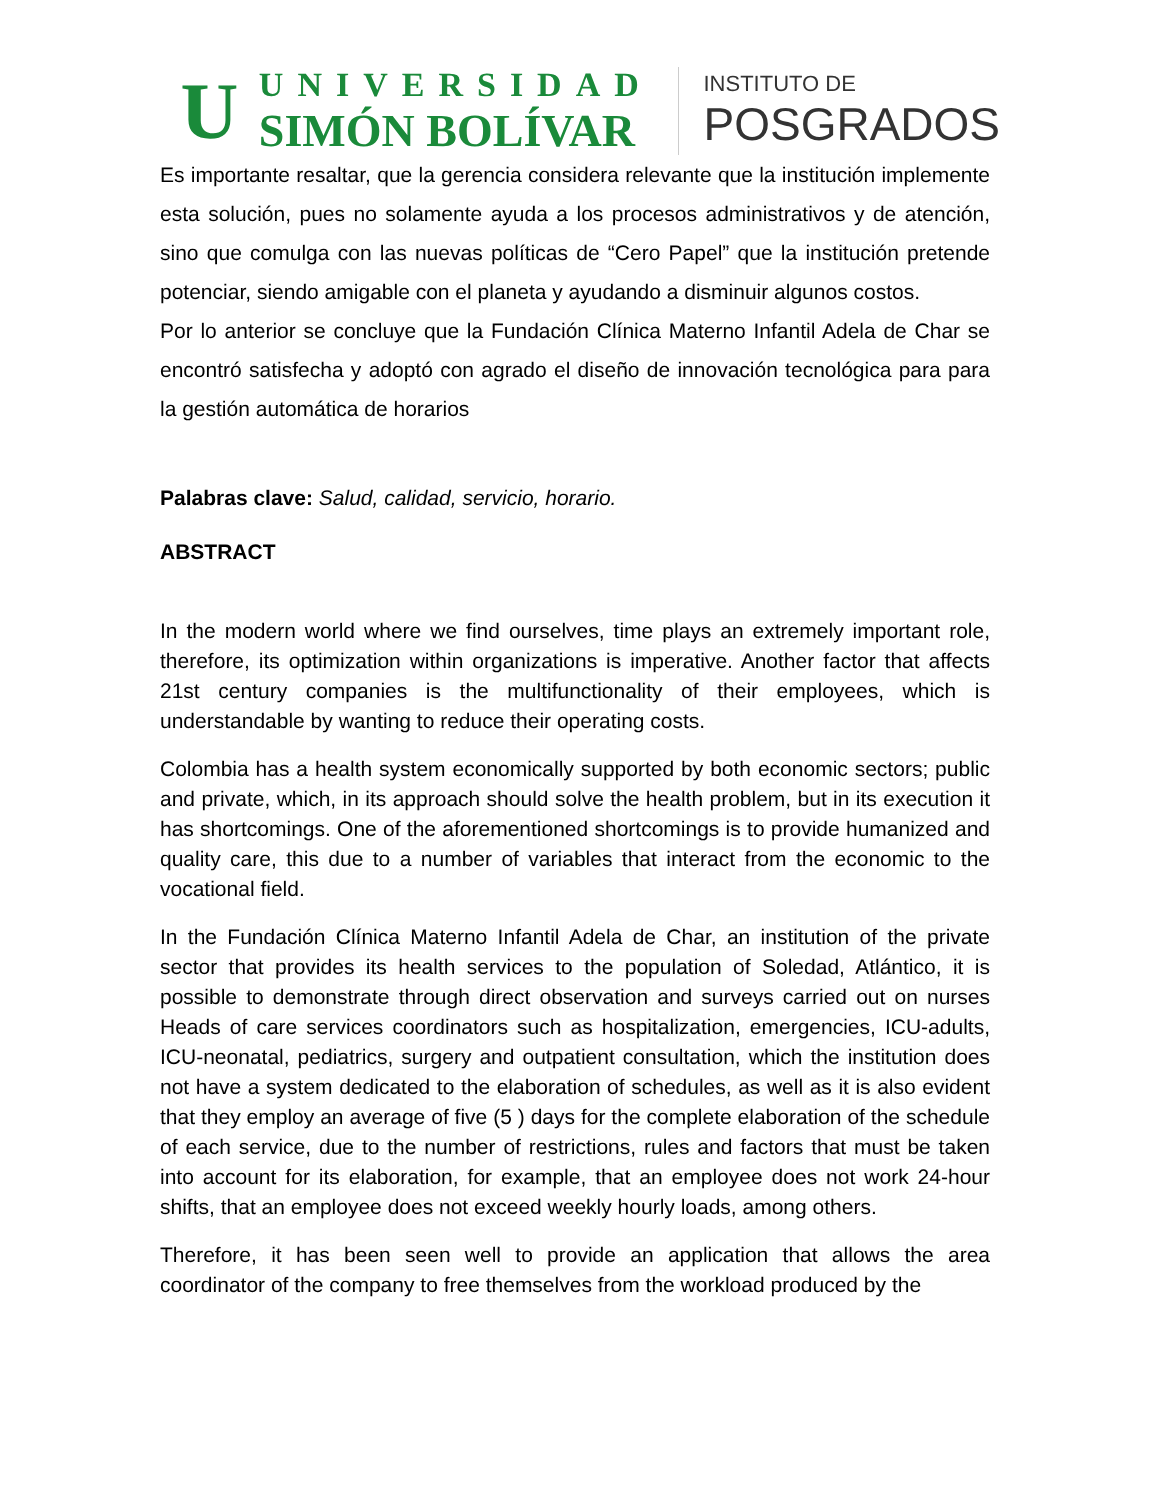U
UNIVERSIDAD
SIMÓN BOLÍVAR
INSTITUTO DE
POSGRADOS
Es importante resaltar, que la gerencia considera relevante que la institución implemente esta solución, pues no solamente ayuda a los procesos administrativos y de atención, sino que comulga con las nuevas políticas de “Cero Papel” que la institución pretende potenciar, siendo amigable con el planeta y ayudando a disminuir algunos costos.
Por lo anterior se concluye que la Fundación Clínica Materno Infantil Adela de Char se encontró satisfecha y adoptó con agrado el diseño de innovación tecnológica para para la gestión automática de horarios
Palabras clave: Salud, calidad, servicio, horario.
ABSTRACT
In the modern world where we find ourselves, time plays an extremely important role, therefore, its optimization within organizations is imperative. Another factor that affects 21st century companies is the multifunctionality of their employees, which is understandable by wanting to reduce their operating costs.
Colombia has a health system economically supported by both economic sectors; public and private, which, in its approach should solve the health problem, but in its execution it has shortcomings. One of the aforementioned shortcomings is to provide humanized and quality care, this due to a number of variables that interact from the economic to the vocational field.
In the Fundación Clínica Materno Infantil Adela de Char, an institution of the private sector that provides its health services to the population of Soledad, Atlántico, it is possible to demonstrate through direct observation and surveys carried out on nurses Heads of care services coordinators such as hospitalization, emergencies, ICU-adults, ICU-neonatal, pediatrics, surgery and outpatient consultation, which the institution does not have a system dedicated to the elaboration of schedules, as well as it is also evident that they employ an average of five (5 ) days for the complete elaboration of the schedule of each service, due to the number of restrictions, rules and factors that must be taken into account for its elaboration, for example, that an employee does not work 24-hour shifts, that an employee does not exceed weekly hourly loads, among others.
Therefore, it has been seen well to provide an application that allows the area coordinator of the company to free themselves from the workload produced by the